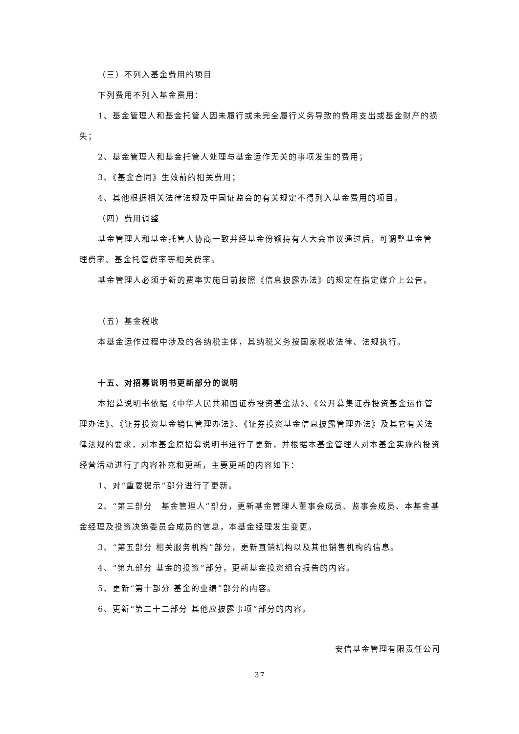（三）不列入基金费用的项目
下列费用不列入基金费用：
1、基金管理人和基金托管人因未履行或未完全履行义务导致的费用支出或基金财产的损失；
2、基金管理人和基金托管人处理与基金运作无关的事项发生的费用；
3、《基金合同》生效前的相关费用；
4、其他根据相关法律法规及中国证监会的有关规定不得列入基金费用的项目。
（四）费用调整
基金管理人和基金托管人协商一致并经基金份额持有人大会审议通过后，可调整基金管理费率、基金托管费率等相关费率。
基金管理人必须于新的费率实施日前按照《信息披露办法》的规定在指定媒介上公告。
（五）基金税收
本基金运作过程中涉及的各纳税主体，其纳税义务按国家税收法律、法规执行。
十五、对招募说明书更新部分的说明
本招募说明书依据《中华人民共和国证券投资基金法》、《公开募集证券投资基金运作管理办法》、《证券投资基金销售管理办法》、《证券投资基金信息披露管理办法》及其它有关法律法规的要求，对本基金原招募说明书进行了更新，并根据本基金管理人对本基金实施的投资经营活动进行了内容补充和更新，主要更新的内容如下：
1、对“重要提示”部分进行了更新。
2、“第三部分　基金管理人”部分，更新基金管理人董事会成员、监事会成员、本基金基金经理及投资决策委员会成员的信息，本基金经理发生变更。
3、“第五部分 相关服务机构”部分，更新直销机构以及其他销售机构的信息。
4、“第九部分 基金的投资”部分，更新基金投资组合报告的内容。
5、更新“第十部分 基金的业绩”部分的内容。
6、更新“第二十二部分 其他应披露事项”部分的内容。
安信基金管理有限责任公司
37